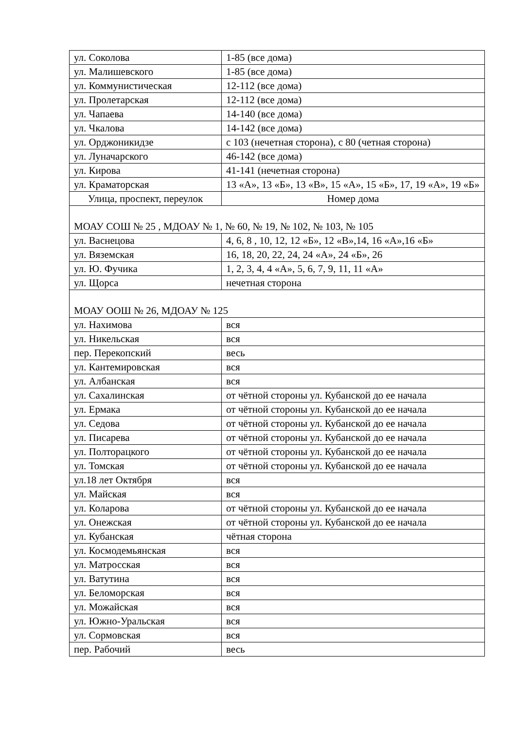| ул. Соколова | 1-85 (все дома) |
| ул. Малишевского | 1-85 (все дома) |
| ул. Коммунистическая | 12-112 (все дома) |
| ул. Пролетарская | 12-112 (все дома) |
| ул. Чапаева | 14-140 (все дома) |
| ул. Чкалова | 14-142 (все дома) |
| ул. Орджоникидзе | с 103 (нечетная сторона), с 80 (четная сторона) |
| ул. Луначарского | 46-142 (все дома) |
| ул. Кирова | 41-141 (нечетная сторона) |
| ул. Краматорская | 13 «А», 13 «Б», 13 «В», 15 «А», 15 «Б», 17, 19 «А», 19 «Б» |
| Улица, проспект, переулок | Номер дома |
| МОАУ СОШ № 25 , МДОАУ № 1, № 60, № 19, № 102, № 103, № 105 | |
| ул. Васнецова | 4, 6, 8 , 10, 12, 12 «Б», 12 «В»,14, 16 «А»,16 «Б» |
| ул. Вяземская | 16, 18, 20, 22, 24, 24 «А», 24 «Б», 26 |
| ул. Ю. Фучика | 1, 2, 3, 4, 4 «А», 5, 6, 7, 9, 11, 11 «А» |
| ул. Щорса | нечетная сторона |
| МОАУ ООШ № 26, МДОАУ № 125 | |
| ул. Нахимова | вся |
| ул. Никельская | вся |
| пер. Перекопский | весь |
| ул. Кантемировская | вся |
| ул. Албанская | вся |
| ул. Сахалинская | от чётной стороны ул. Кубанской до ее начала |
| ул. Ермака | от чётной стороны ул. Кубанской до ее начала |
| ул. Седова | от чётной стороны ул. Кубанской до ее начала |
| ул. Писарева | от чётной стороны ул. Кубанской до ее начала |
| ул. Полторацкого | от чётной стороны ул. Кубанской до ее начала |
| ул. Томская | от чётной стороны ул. Кубанской до ее начала |
| ул.18 лет Октября | вся |
| ул. Майская | вся |
| ул. Коларова | от чётной стороны ул. Кубанской до ее начала |
| ул. Онежская | от чётной стороны ул. Кубанской до ее начала |
| ул. Кубанская | чётная сторона |
| ул. Космодемьянская | вся |
| ул. Матросская | вся |
| ул. Ватутина | вся |
| ул. Беломорская | вся |
| ул. Можайская | вся |
| ул. Южно-Уральская | вся |
| ул. Сормовская | вся |
| пер. Рабочий | весь |